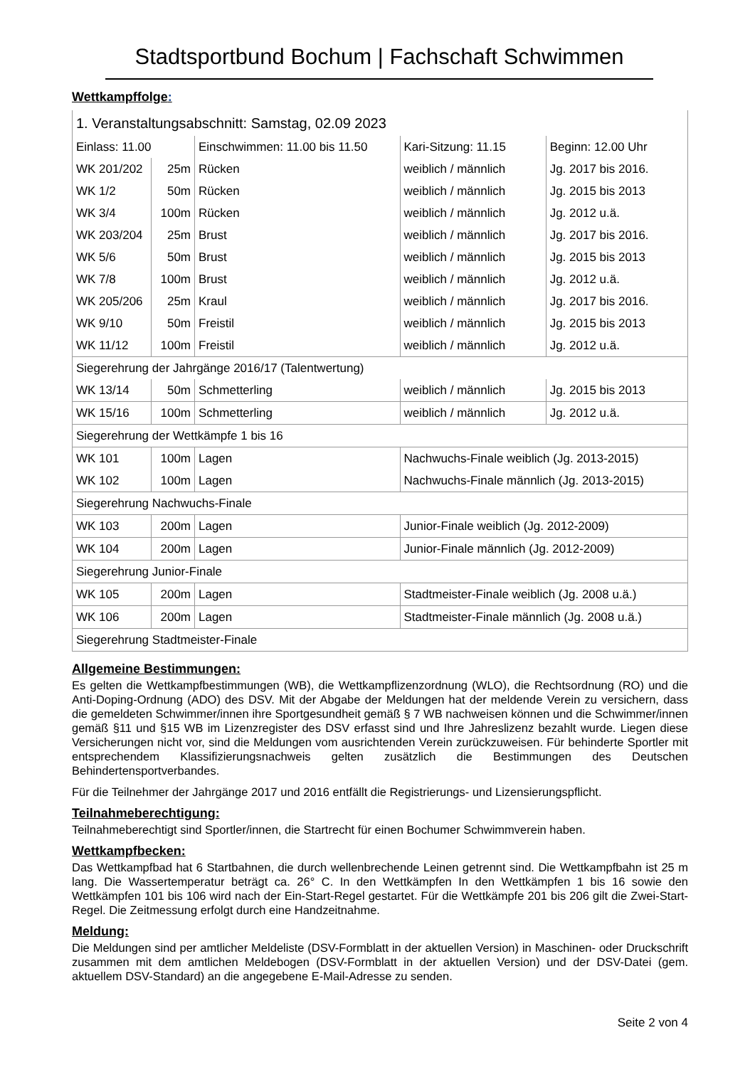Stadtsportbund Bochum | Fachschaft Schwimmen
Wettkampffolge:
| 1. Veranstaltungsabschnitt: Samstag, 02.09 2023 | | | | | |
| Einlass: 11.00 | | | Einschwimmen: 11.00 bis 11.50 | Kari-Sitzung: 11.15 | Beginn: 12.00 Uhr |
| WK 201/202 | 25m | Rücken | | weiblich / männlich | Jg. 2017 bis 2016. |
| WK 1/2 | 50m | Rücken | | weiblich / männlich | Jg. 2015 bis 2013 |
| WK 3/4 | 100m | Rücken | | weiblich / männlich | Jg. 2012 u.ä. |
| WK 203/204 | 25m | Brust | | weiblich / männlich | Jg. 2017 bis 2016. |
| WK 5/6 | 50m | Brust | | weiblich / männlich | Jg. 2015 bis 2013 |
| WK 7/8 | 100m | Brust | | weiblich / männlich | Jg. 2012 u.ä. |
| WK 205/206 | 25m | Kraul | | weiblich / männlich | Jg. 2017 bis 2016. |
| WK 9/10 | 50m | Freistil | | weiblich / männlich | Jg. 2015 bis 2013 |
| WK 11/12 | 100m | Freistil | | weiblich / männlich | Jg. 2012 u.ä. |
| Siegerehrung der Jahrgänge 2016/17 (Talentwertung) | | | | | |
| WK 13/14 | 50m | Schmetterling | | weiblich / männlich | Jg. 2015 bis 2013 |
| WK 15/16 | 100m | Schmetterling | | weiblich / männlich | Jg. 2012 u.ä. |
| Siegerehrung der Wettkämpfe 1 bis 16 | | | | | |
| WK 101 | 100m | Lagen | | Nachwuchs-Finale weiblich (Jg. 2013-2015) | |
| WK 102 | 100m | Lagen | | Nachwuchs-Finale männlich (Jg. 2013-2015) | |
| Siegerehrung Nachwuchs-Finale | | | | | |
| WK 103 | 200m | Lagen | | Junior-Finale weiblich (Jg. 2012-2009) | |
| WK 104 | 200m | Lagen | | Junior-Finale männlich (Jg. 2012-2009) | |
| Siegerehrung Junior-Finale | | | | | |
| WK 105 | 200m | Lagen | | Stadtmeister-Finale weiblich (Jg. 2008 u.ä.) | |
| WK 106 | 200m | Lagen | | Stadtmeister-Finale männlich (Jg. 2008 u.ä.) | |
| Siegerehrung Stadtmeister-Finale | | | | | |
Allgemeine Bestimmungen:
Es gelten die Wettkampfbestimmungen (WB), die Wettkampflizenzordnung (WLO), die Rechtsordnung (RO) und die Anti-Doping-Ordnung (ADO) des DSV. Mit der Abgabe der Meldungen hat der meldende Verein zu versichern, dass die gemeldeten Schwimmer/innen ihre Sportgesundheit gemäß § 7 WB nachweisen können und die Schwimmer/innen gemäß §11 und §15 WB im Lizenzregister des DSV erfasst sind und Ihre Jahreslizenz bezahlt wurde. Liegen diese Versicherungen nicht vor, sind die Meldungen vom ausrichtenden Verein zurückzuweisen. Für behinderte Sportler mit entsprechendem Klassifizierungsnachweis gelten zusätzlich die Bestimmungen des Deutschen Behindertensportverbandes.
Für die Teilnehmer der Jahrgänge 2017 und 2016 entfällt die Registrierungs- und Lizensierungspflicht.
Teilnahmeberechtigung:
Teilnahmeberechtigt sind Sportler/innen, die Startrecht für einen Bochumer Schwimmverein haben.
Wettkampfbecken:
Das Wettkampfbad hat 6 Startbahnen, die durch wellenbrechende Leinen getrennt sind. Die Wettkampfbahn ist 25 m lang. Die Wassertemperatur beträgt ca. 26° C. In den Wettkämpfen In den Wettkämpfen 1 bis 16 sowie den Wettkämpfen 101 bis 106 wird nach der Ein-Start-Regel gestartet. Für die Wettkämpfe 201 bis 206 gilt die Zwei-Start-Regel. Die Zeitmessung erfolgt durch eine Handzeitnahme.
Meldung:
Die Meldungen sind per amtlicher Meldeliste (DSV-Formblatt in der aktuellen Version) in Maschinen- oder Druckschrift zusammen mit dem amtlichen Meldebogen (DSV-Formblatt in der aktuellen Version) und der DSV-Datei (gem. aktuellem DSV-Standard) an die angegebene E-Mail-Adresse zu senden.
Seite 2 von 4